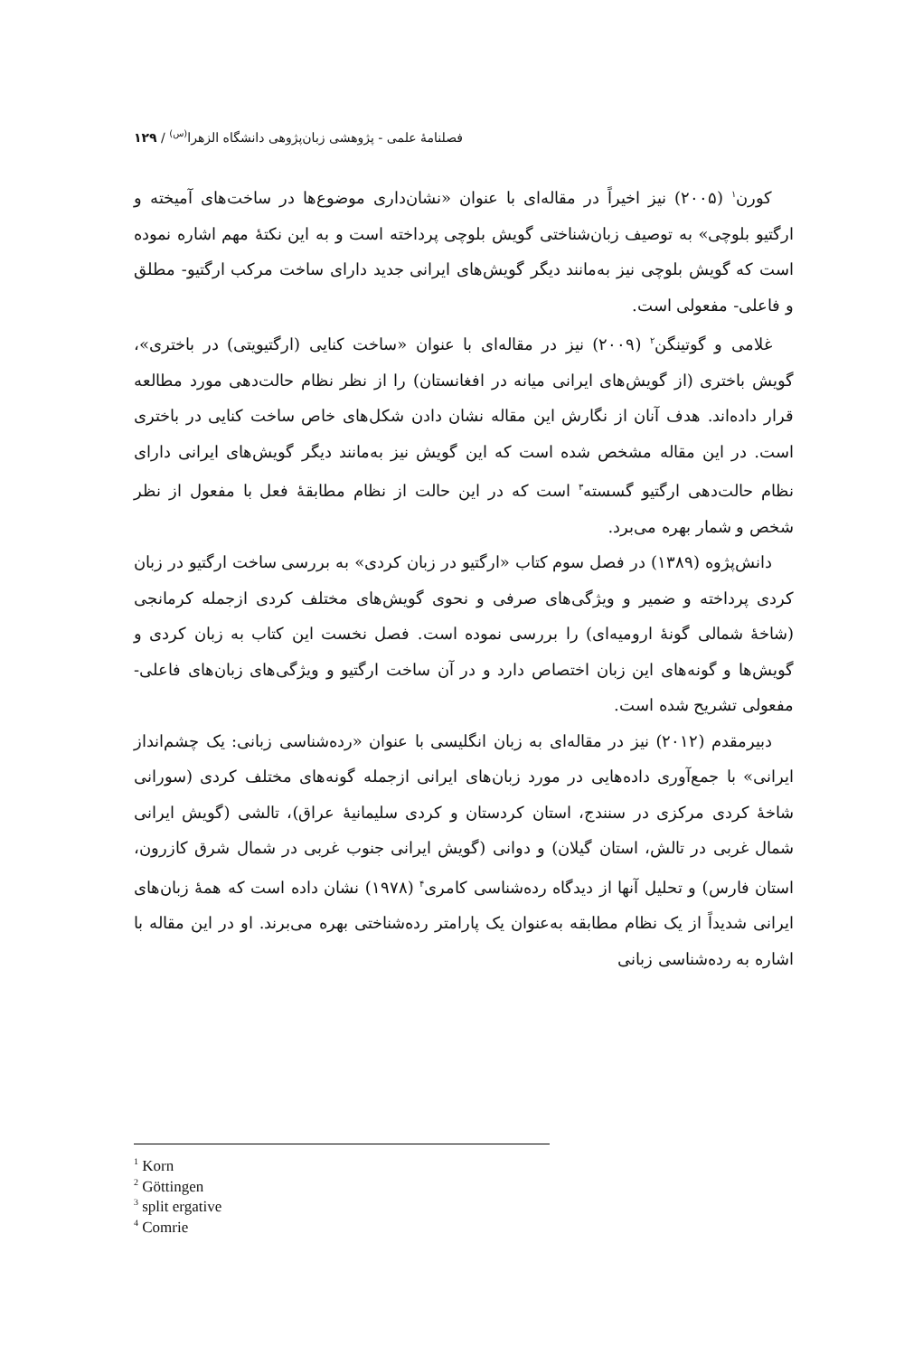فصلنامهٔ علمی - پژوهشی زبان‌پژوهی دانشگاه الزهرا<sup>(س)</sup> / ۱۲۹
کورن<sup>۱</sup> (۲۰۰۵) نیز اخیراً در مقاله‌ای با عنوان «نشان‌داری موضوع‌ها در ساخت‌های آمیخته و ارگتیو بلوچی» به توصیف زبان‌شناختی گویش بلوچی پرداخته است و به این نکتهٔ مهم اشاره نموده است که گویش بلوچی نیز به‌مانند دیگر گویش‌های ایرانی جدید دارای ساخت مرکب ارگتیو- مطلق و فاعلی- مفعولی است.
غلامی و گوتینگن<sup>۲</sup> (۲۰۰۹) نیز در مقاله‌ای با عنوان «ساخت کنایی (ارگتیویتی) در باختری»، گویش باختری (از گویش‌های ایرانی میانه در افغانستان) را از نظر نظام حالت‌دهی مورد مطالعه قرار داده‌اند. هدف آنان از نگارش این مقاله نشان دادن شکل‌های خاص ساخت کنایی در باختری است. در این مقاله مشخص شده است که این گویش نیز به‌مانند دیگر گویش‌های ایرانی دارای نظام حالت‌دهی ارگتیو گسسته<sup>۳</sup> است که در این حالت از نظام مطابقهٔ فعل با مفعول از نظر شخص و شمار بهره می‌برد.
دانش‌پژوه (۱۳۸۹) در فصل سوم کتاب «ارگتیو در زبان کردی» به بررسی ساخت ارگتیو در زبان کردی پرداخته و ضمیر و ویژگی‌های صرفی و نحوی گویش‌های مختلف کردی ازجمله کرمانجی (شاخهٔ شمالی گونهٔ ارومیه‌ای) را بررسی نموده است. فصل نخست این کتاب به زبان کردی و گویش‌ها و گونه‌های این زبان اختصاص دارد و در آن ساخت ارگتیو و ویژگی‌های زبان‌های فاعلی- مفعولی تشریح شده است.
دبیرمقدم (۲۰۱۲) نیز در مقاله‌ای به زبان انگلیسی با عنوان «رده‌شناسی زبانی: یک چشم‌انداز ایرانی» با جمع‌آوری داده‌هایی در مورد زبان‌های ایرانی ازجمله گونه‌های مختلف کردی (سورانی شاخهٔ کردی مرکزی در سنندج، استان کردستان و کردی سلیمانیهٔ عراق)، تالشی (گویش ایرانی شمال غربی در تالش، استان گیلان) و دوانی (گویش ایرانی جنوب غربی در شمال شرق کازرون، استان فارس) و تحلیل آنها از دیدگاه رده‌شناسی کامری<sup>۴</sup> (۱۹۷۸) نشان داده است که همهٔ زبان‌های ایرانی شدیداً از یک نظام مطابقه به‌عنوان یک پارامتر رده‌شناختی بهره می‌برند. او در این مقاله با اشاره به رده‌شناسی زبانی
<sup>1</sup> Korn
<sup>2</sup> Göttingen
<sup>3</sup> split ergative
<sup>4</sup> Comrie